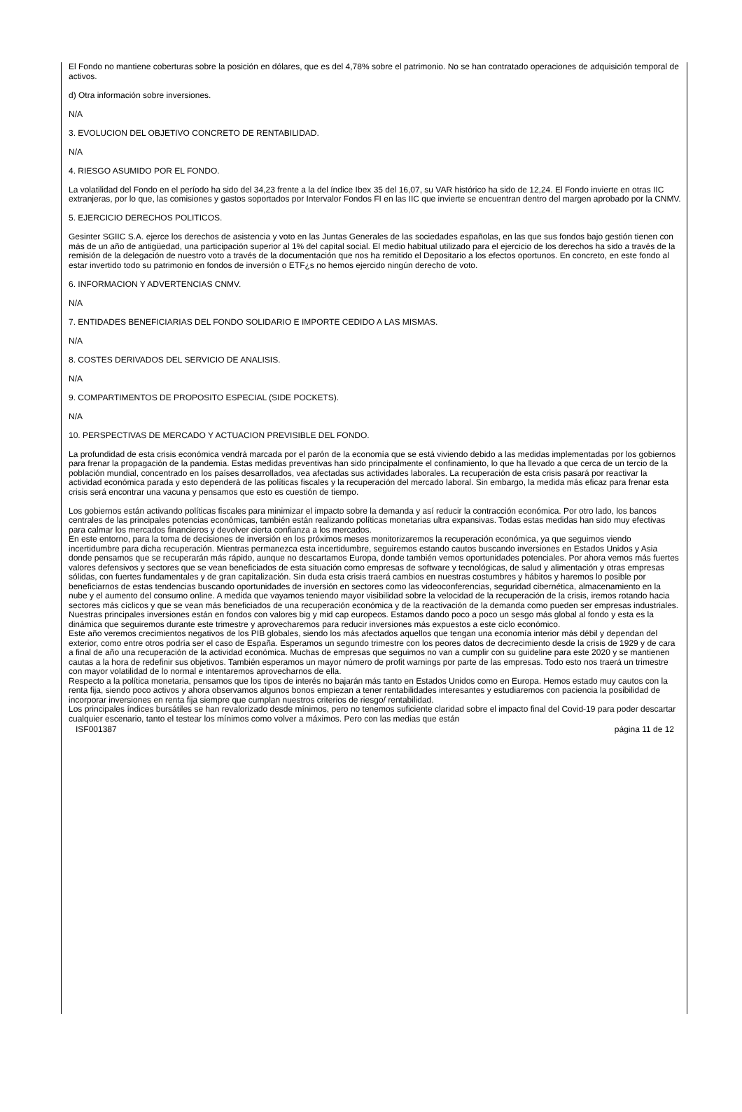El Fondo no mantiene coberturas sobre la posición en dólares, que es del 4,78% sobre el patrimonio. No se han contratado operaciones de adquisición temporal de activos.
d) Otra información sobre inversiones.
N/A
3. EVOLUCION DEL OBJETIVO CONCRETO DE RENTABILIDAD.
N/A
4. RIESGO ASUMIDO POR EL FONDO.
La volatilidad del Fondo en el período ha sido del 34,23 frente a la del índice Ibex 35 del 16,07, su VAR histórico ha sido de 12,24. El Fondo invierte en otras IIC extranjeras, por lo que, las comisiones y gastos soportados por Intervalor Fondos FI en las IIC que invierte se encuentran dentro del margen aprobado por la CNMV.
5. EJERCICIO DERECHOS POLITICOS.
Gesinter SGIIC S.A. ejerce los derechos de asistencia y voto en las Juntas Generales de las sociedades españolas, en las que sus fondos bajo gestión tienen con más de un año de antigüedad, una participación superior al 1% del capital social. El medio habitual utilizado para el ejercicio de los derechos ha sido a través de la remisión de la delegación de nuestro voto a través de la documentación que nos ha remitido el Depositario a los efectos oportunos. En concreto, en este fondo al estar invertido todo su patrimonio en fondos de inversión o ETF¿s no hemos ejercido ningún derecho de voto.
6. INFORMACION Y ADVERTENCIAS CNMV.
N/A
7. ENTIDADES BENEFICIARIAS DEL FONDO SOLIDARIO E IMPORTE CEDIDO A LAS MISMAS.
N/A
8. COSTES DERIVADOS DEL SERVICIO DE ANALISIS.
N/A
9. COMPARTIMENTOS DE PROPOSITO ESPECIAL (SIDE POCKETS).
N/A
10. PERSPECTIVAS DE MERCADO Y ACTUACION PREVISIBLE DEL FONDO.
La profundidad de esta crisis económica vendrá marcada por el parón de la economía que se está viviendo debido a las medidas implementadas por los gobiernos para frenar la propagación de la pandemia. Estas medidas preventivas han sido principalmente el confinamiento, lo que ha llevado a que cerca de un tercio de la población mundial, concentrado en los países desarrollados, vea afectadas sus actividades laborales. La recuperación de esta crisis pasará por reactivar la actividad económica parada y esto dependerá de las políticas fiscales y la recuperación del mercado laboral. Sin embargo, la medida más eficaz para frenar esta crisis será encontrar una vacuna y pensamos que esto es cuestión de tiempo.
Los gobiernos están activando políticas fiscales para minimizar el impacto sobre la demanda y así reducir la contracción económica. Por otro lado, los bancos centrales de las principales potencias económicas, también están realizando políticas monetarias ultra expansivas. Todas estas medidas han sido muy efectivas para calmar los mercados financieros y devolver cierta confianza a los mercados.
En este entorno, para la toma de decisiones de inversión en los próximos meses monitorizaremos la recuperación económica, ya que seguimos viendo incertidumbre para dicha recuperación. Mientras permanezca esta incertidumbre, seguiremos estando cautos buscando inversiones en Estados Unidos y Asia donde pensamos que se recuperarán más rápido, aunque no descartamos Europa, donde también vemos oportunidades potenciales. Por ahora vemos más fuertes valores defensivos y sectores que se vean beneficiados de esta situación como empresas de software y tecnológicas, de salud y alimentación y otras empresas sólidas, con fuertes fundamentales y de gran capitalización. Sin duda esta crisis traerá cambios en nuestras costumbres y hábitos y haremos lo posible por beneficiarnos de estas tendencias buscando oportunidades de inversión en sectores como las videoconferencias, seguridad cibernética, almacenamiento en la nube y el aumento del consumo online. A medida que vayamos teniendo mayor visibilidad sobre la velocidad de la recuperación de la crisis, iremos rotando hacia sectores más cíclicos y que se vean más beneficiados de una recuperación económica y de la reactivación de la demanda como pueden ser empresas industriales. Nuestras principales inversiones están en fondos con valores big y mid cap europeos. Estamos dando poco a poco un sesgo más global al fondo y esta es la dinámica que seguiremos durante este trimestre y aprovecharemos para reducir inversiones más expuestos a este ciclo económico.
Este año veremos crecimientos negativos de los PIB globales, siendo los más afectados aquellos que tengan una economía interior más débil y dependan del exterior, como entre otros podría ser el caso de España. Esperamos un segundo trimestre con los peores datos de decrecimiento desde la crisis de 1929 y de cara a final de año una recuperación de la actividad económica. Muchas de empresas que seguimos no van a cumplir con su guideline para este 2020 y se mantienen cautas a la hora de redefinir sus objetivos. También esperamos un mayor número de profit warnings por parte de las empresas. Todo esto nos traerá un trimestre con mayor volatilidad de lo normal e intentaremos aprovecharnos de ella.
Respecto a la política monetaria, pensamos que los tipos de interés no bajarán más tanto en Estados Unidos como en Europa. Hemos estado muy cautos con la renta fija, siendo poco activos y ahora observamos algunos bonos empiezan a tener rentabilidades interesantes y estudiaremos con paciencia la posibilidad de incorporar inversiones en renta fija siempre que cumplan nuestros criterios de riesgo/ rentabilidad.
Los principales índices bursátiles se han revalorizado desde mínimos, pero no tenemos suficiente claridad sobre el impacto final del Covid-19 para poder descartar cualquier escenario, tanto el testear los mínimos como volver a máximos. Pero con las medias que están
ISF001387 página 11 de 12